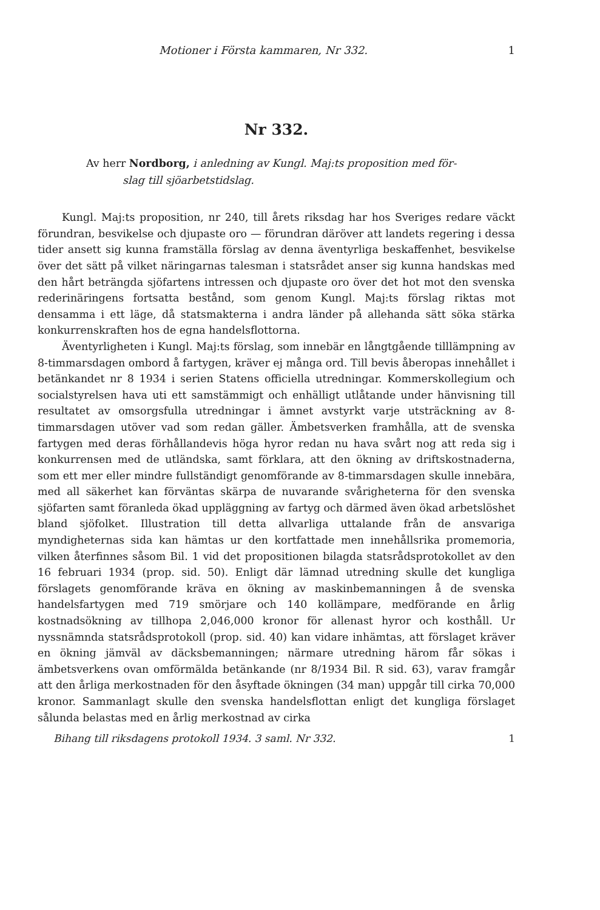Motioner i Första kammaren, Nr 332. 1
Nr 332.
Av herr Nordborg, i anledning av Kungl. Maj:ts proposition med för-
slag till sjöarbetstidslag.
Kungl. Maj:ts proposition, nr 240, till årets riksdag har hos Sveriges redare väckt förundran, besvikelse och djupaste oro — förundran däröver att landets regering i dessa tider ansett sig kunna framställa förslag av denna äventyrliga beskaffenhet, besvikelse över det sätt på vilket näringarnas talesman i statsrådet anser sig kunna handskas med den hårt beträngda sjöfartens intressen och djupaste oro över det hot mot den svenska rederinäringens fortsatta bestånd, som genom Kungl. Maj:ts förslag riktas mot densamma i ett läge, då statsmakterna i andra länder på allehanda sätt söka stärka konkurrenskraften hos de egna handelsflottorna.
Äventyrligheten i Kungl. Maj:ts förslag, som innebär en långtgående tilllämpning av 8-timmarsdagen ombord å fartygen, kräver ej många ord. Till bevis åberopas innehållet i betänkandet nr 8 1934 i serien Statens officiella utredningar. Kommerskollegium och socialstyrelsen hava uti ett samstämmigt och enhälligt utlåtande under hänvisning till resultatet av omsorgsfulla utredningar i ämnet avstyrkt varje utsträckning av 8-timmarsdagen utöver vad som redan gäller. Ämbetsverken framhålla, att de svenska fartygen med deras förhållandevis höga hyror redan nu hava svårt nog att reda sig i konkurrensen med de utländska, samt förklara, att den ökning av driftskostnaderna, som ett mer eller mindre fullständigt genomförande av 8-timmarsdagen skulle innebära, med all säkerhet kan förväntas skärpa de nuvarande svårigheterna för den svenska sjöfarten samt föranleda ökad uppläggning av fartyg och därmed även ökad arbetslöshet bland sjöfolket. Illustration till detta allvarliga uttalande från de ansvariga myndigheternas sida kan hämtas ur den kortfattade men innehållsrika promemoria, vilken återfinnes såsom Bil. 1 vid det propositionen bilagda statsrådsprotokollet av den 16 februari 1934 (prop. sid. 50). Enligt där lämnad utredning skulle det kungliga förslagets genomförande kräva en ökning av maskinbemanningen å de svenska handelsfartygen med 719 smörjare och 140 kollämpare, medförande en årlig kostnadsökning av tillhopa 2,046,000 kronor för allenast hyror och kosthåll. Ur nyssnämnda statsrådsprotokoll (prop. sid. 40) kan vidare inhämtas, att förslaget kräver en ökning jämväl av däcksbemanningen; närmare utredning härom får sökas i ämbetsverkens ovan omförmälda betänkande (nr 8/1934 Bil. R sid. 63), varav framgår att den årliga merkostnaden för den åsyftade ökningen (34 man) uppgår till cirka 70,000 kronor. Sammanlagt skulle den svenska handelsflottan enligt det kungliga förslaget sålunda belastas med en årlig merkostnad av cirka
Bihang till riksdagens protokoll 1934. 3 saml. Nr 332. 1